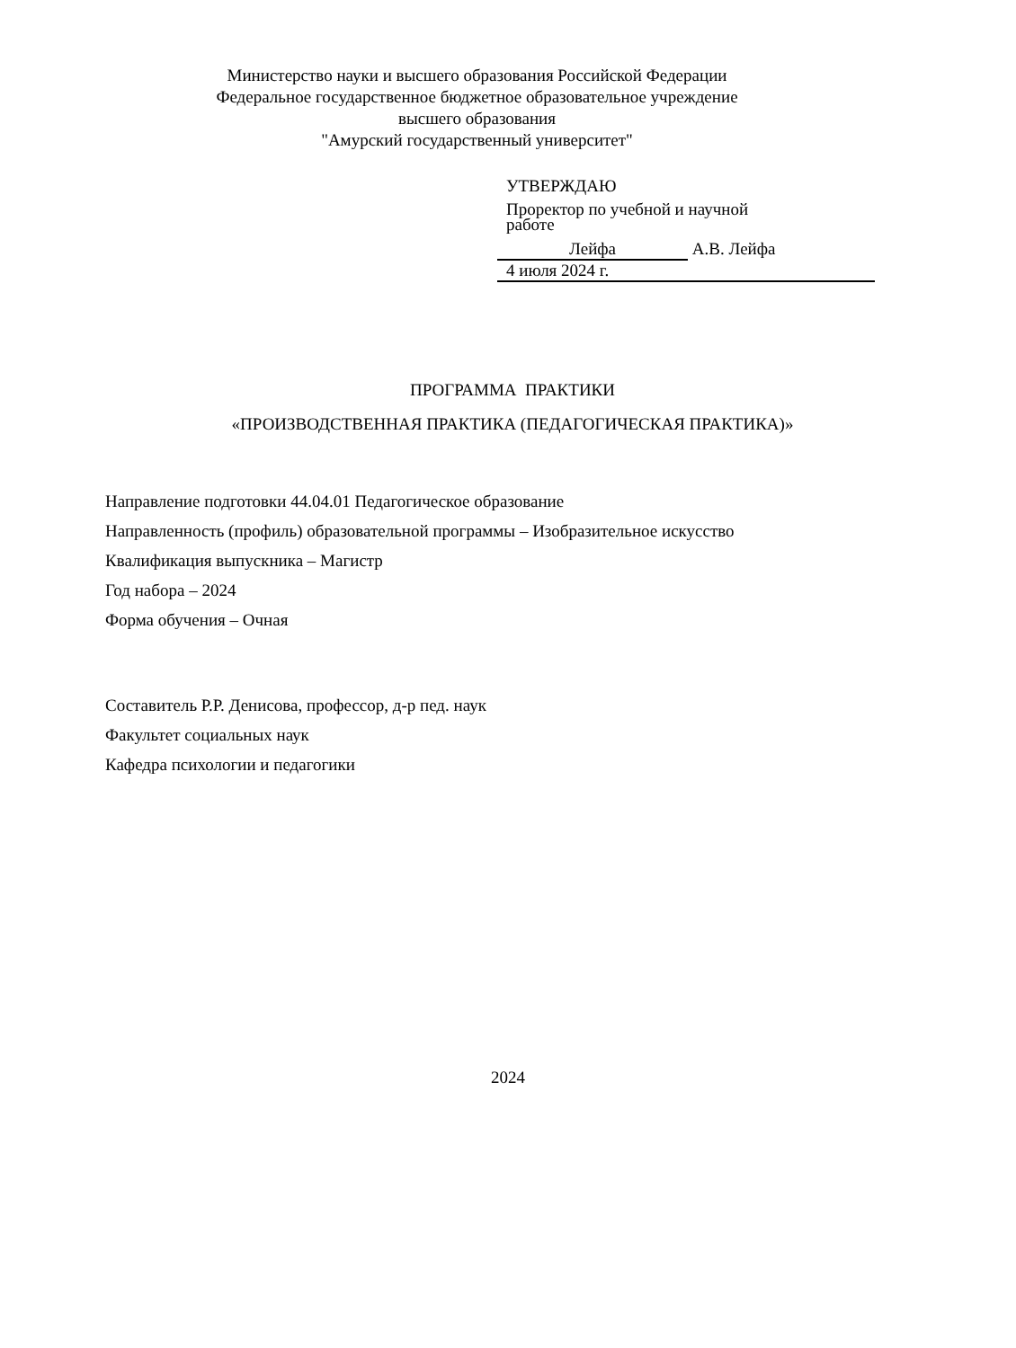Министерство науки и высшего образования Российской Федерации
Федеральное государственное бюджетное образовательное учреждение
высшего образования
"Амурский государственный университет"
УТВЕРЖДАЮ
Проректор по учебной и научной
работе
Лейфа А.В. Лейфа
4 июля 2024 г.
ПРОГРАММА ПРАКТИКИ
«ПРОИЗВОДСТВЕННАЯ ПРАКТИКА (ПЕДАГОГИЧЕСКАЯ ПРАКТИКА)»
Направление подготовки 44.04.01 Педагогическое образование
Направленность (профиль) образовательной программы – Изобразительное искусство
Квалификация выпускника – Магистр
Год набора – 2024
Форма обучения – Очная
Составитель Р.Р. Денисова, профессор, д-р пед. наук
Факультет социальных наук
Кафедра психологии и педагогики
2024